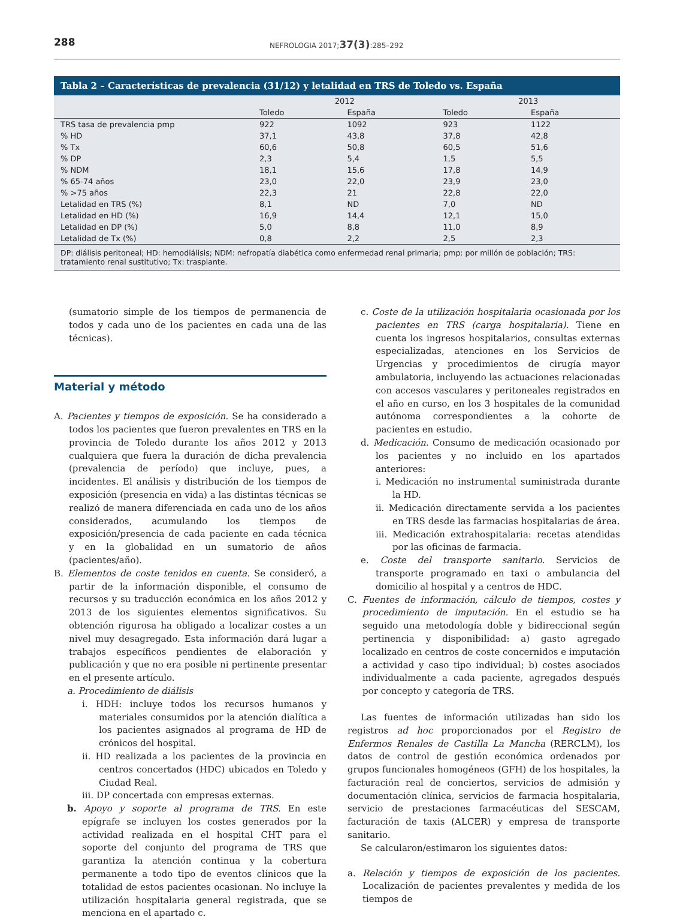288 NEFROLOGIA 2017;37(3):285–292
Tabla 2 – Características de prevalencia (31/12) y letalidad en TRS de Toledo vs. España
| | 2012 | | 2013 | |
| --- | --- | --- | --- | --- |
| | Toledo | España | Toledo | España |
| TRS tasa de prevalencia pmp | 922 | 1092 | 923 | 1122 |
| % HD | 37,1 | 43,8 | 37,8 | 42,8 |
| % Tx | 60,6 | 50,8 | 60,5 | 51,6 |
| % DP | 2,3 | 5,4 | 1,5 | 5,5 |
| % NDM | 18,1 | 15,6 | 17,8 | 14,9 |
| % 65-74 años | 23,0 | 22,0 | 23,9 | 23,0 |
| % >75 años | 22,3 | 21 | 22,8 | 22,0 |
| Letalidad en TRS (%) | 8,1 | ND | 7,0 | ND |
| Letalidad en HD (%) | 16,9 | 14,4 | 12,1 | 15,0 |
| Letalidad en DP (%) | 5,0 | 8,8 | 11,0 | 8,9 |
| Letalidad de Tx (%) | 0,8 | 2,2 | 2,5 | 2,3 |
DP: diálisis peritoneal; HD: hemodiálisis; NDM: nefropatía diabética como enfermedad renal primaria; pmp: por millón de población; TRS: tratamiento renal sustitutivo; Tx: trasplante.
(sumatorio simple de los tiempos de permanencia de todos y cada uno de los pacientes en cada una de las técnicas).
Material y método
A. Pacientes y tiempos de exposición. Se ha considerado a todos los pacientes que fueron prevalentes en TRS en la provincia de Toledo durante los años 2012 y 2013 cualquiera que fuera la duración de dicha prevalencia (prevalencia de período) que incluye, pues, a incidentes. El análisis y distribución de los tiempos de exposición (presencia en vida) a las distintas técnicas se realizó de manera diferenciada en cada uno de los años considerados, acumulando los tiempos de exposición/presencia de cada paciente en cada técnica y en la globalidad en un sumatorio de años (pacientes/año).
B. Elementos de coste tenidos en cuenta. Se consideró, a partir de la información disponible, el consumo de recursos y su traducción económica en los años 2012 y 2013 de los siguientes elementos significativos. Su obtención rigurosa ha obligado a localizar costes a un nivel muy desagregado. Esta información dará lugar a trabajos específicos pendientes de elaboración y publicación y que no era posible ni pertinente presentar en el presente artículo.
a. Procedimiento de diálisis
i. HDH: incluye todos los recursos humanos y materiales consumidos por la atención dialítica a los pacientes asignados al programa de HD de crónicos del hospital.
ii. HD realizada a los pacientes de la provincia en centros concertados (HDC) ubicados en Toledo y Ciudad Real.
iii. DP concertada con empresas externas.
b. Apoyo y soporte al programa de TRS. En este epígrafe se incluyen los costes generados por la actividad realizada en el hospital CHT para el soporte del conjunto del programa de TRS que garantiza la atención continua y la cobertura permanente a todo tipo de eventos clínicos que la totalidad de estos pacientes ocasionan. No incluye la utilización hospitalaria general registrada, que se menciona en el apartado c.
c. Coste de la utilización hospitalaria ocasionada por los pacientes en TRS (carga hospitalaria). Tiene en cuenta los ingresos hospitalarios, consultas externas especializadas, atenciones en los Servicios de Urgencias y procedimientos de cirugía mayor ambulatoria, incluyendo las actuaciones relacionadas con accesos vasculares y peritoneales registrados en el año en curso, en los 3 hospitales de la comunidad autónoma correspondientes a la cohorte de pacientes en estudio.
d. Medicación. Consumo de medicación ocasionado por los pacientes y no incluido en los apartados anteriores:
i. Medicación no instrumental suministrada durante la HD.
ii. Medicación directamente servida a los pacientes en TRS desde las farmacias hospitalarias de área.
iii. Medicación extrahospitalaria: recetas atendidas por las oficinas de farmacia.
e. Coste del transporte sanitario. Servicios de transporte programado en taxi o ambulancia del domicilio al hospital y a centros de HDC.
C. Fuentes de información, cálculo de tiempos, costes y procedimiento de imputación. En el estudio se ha seguido una metodología doble y bidireccional según pertinencia y disponibilidad: a) gasto agregado localizado en centros de coste concernidos e imputación a actividad y caso tipo individual; b) costes asociados individualmente a cada paciente, agregados después por concepto y categoría de TRS.
Las fuentes de información utilizadas han sido los registros ad hoc proporcionados por el Registro de Enfermos Renales de Castilla La Mancha (RERCLM), los datos de control de gestión económica ordenados por grupos funcionales homogéneos (GFH) de los hospitales, la facturación real de conciertos, servicios de admisión y documentación clínica, servicios de farmacia hospitalaria, servicio de prestaciones farmacéuticas del SESCAM, facturación de taxis (ALCER) y empresa de transporte sanitario.
Se calcularon/estimaron los siguientes datos:
a. Relación y tiempos de exposición de los pacientes. Localización de pacientes prevalentes y medida de los tiempos de